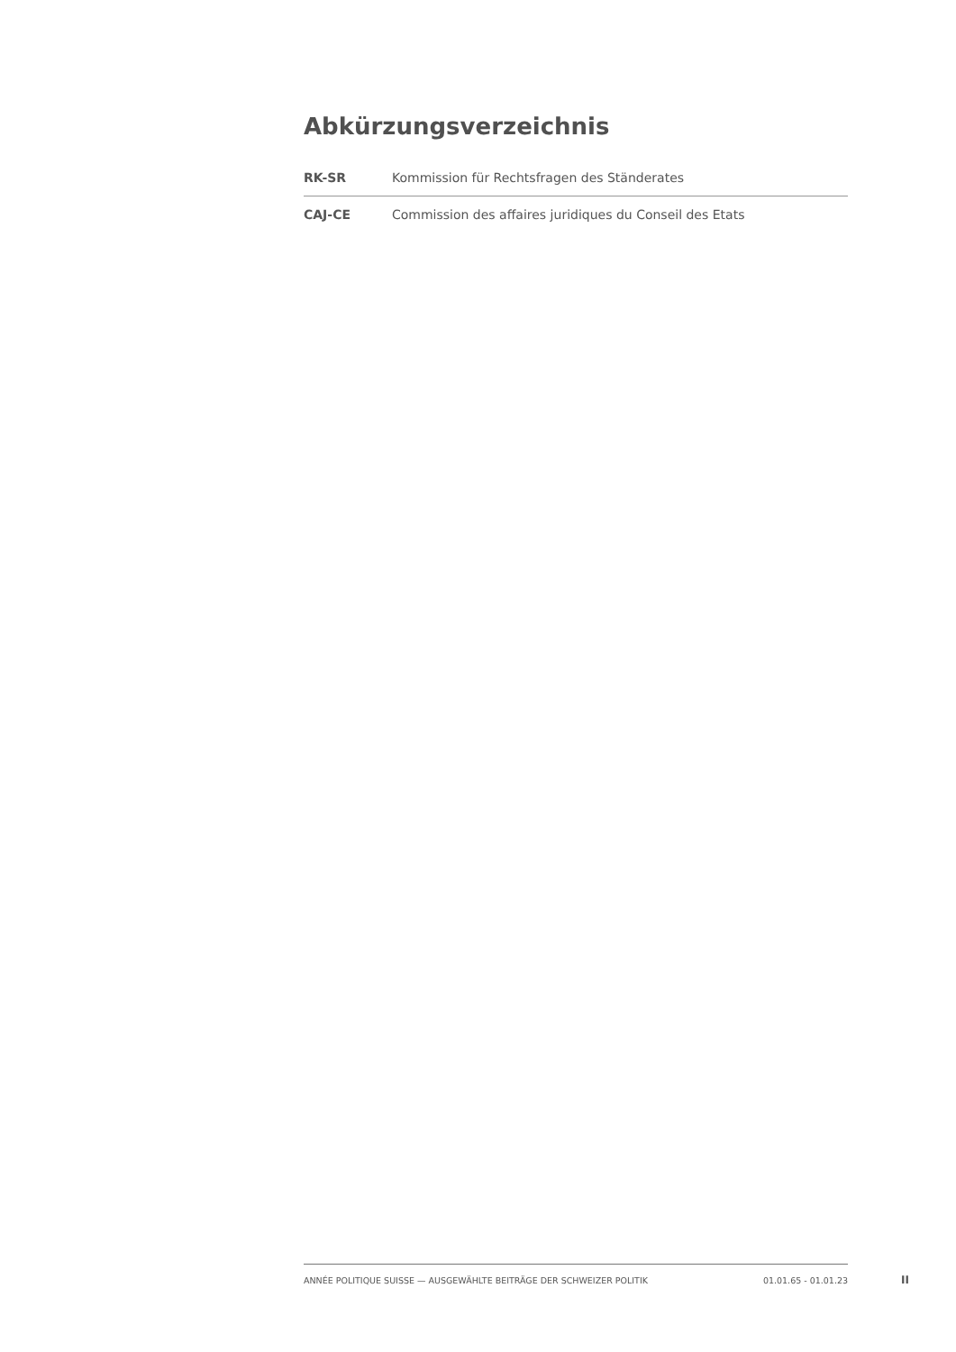Abkürzungsverzeichnis
| RK-SR | Kommission für Rechtsfragen des Ständerates |
| CAJ-CE | Commission des affaires juridiques du Conseil des Etats |
ANNÉE POLITIQUE SUISSE — AUSGEWÄHLTE BEITRÄGE DER SCHWEIZER POLITIK 01.01.65 - 01.01.23
II